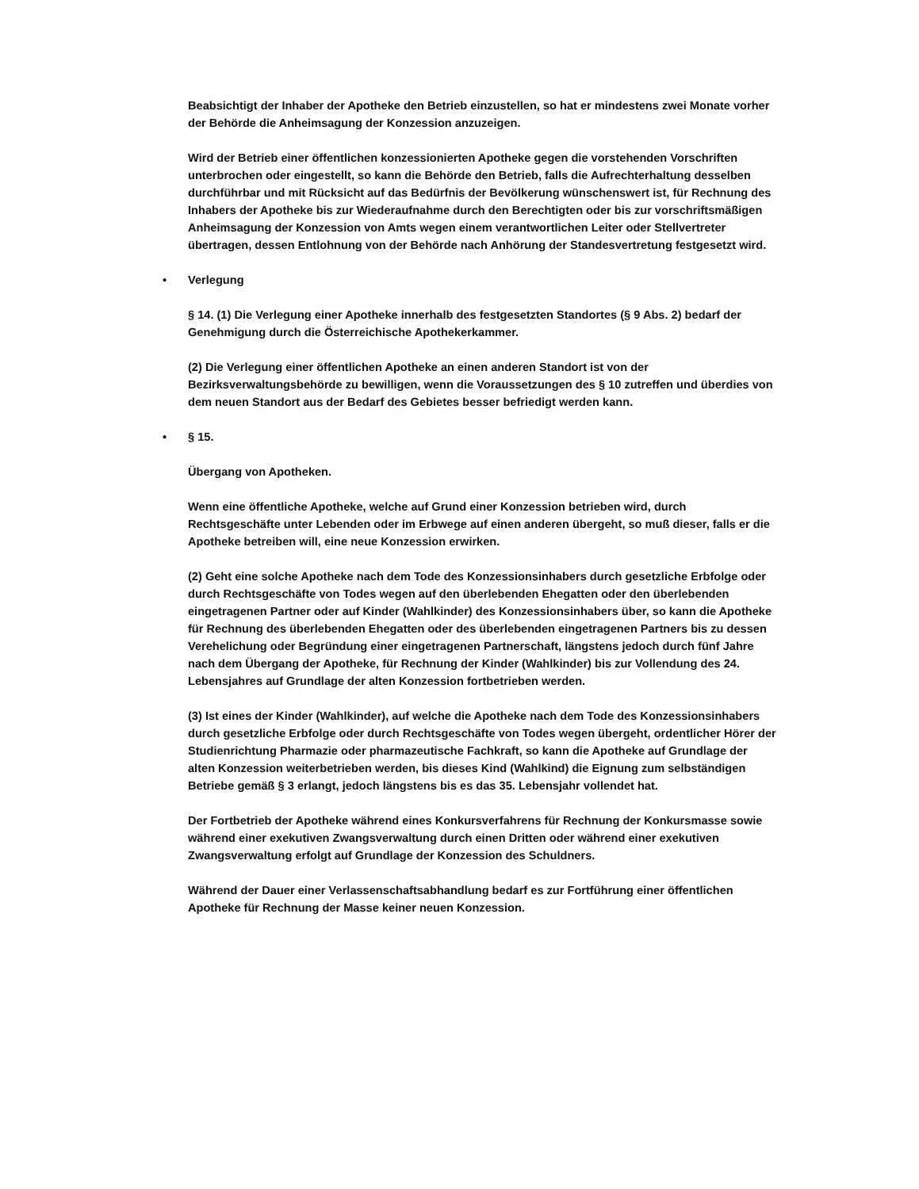Beabsichtigt der Inhaber der Apotheke den Betrieb einzustellen, so hat er mindestens zwei Monate vorher der Behörde die Anheimsagung der Konzession anzuzeigen.
Wird der Betrieb einer öffentlichen konzessionierten Apotheke gegen die vorstehenden Vorschriften unterbrochen oder eingestellt, so kann die Behörde den Betrieb, falls die Aufrechterhaltung desselben durchführbar und mit Rücksicht auf das Bedürfnis der Bevölkerung wünschenswert ist, für Rechnung des Inhabers der Apotheke bis zur Wiederaufnahme durch den Berechtigten oder bis zur vorschriftsmäßigen Anheimsagung der Konzession von Amts wegen einem verantwortlichen Leiter oder Stellvertreter übertragen, dessen Entlohnung von der Behörde nach Anhörung der Standesvertretung festgesetzt wird.
• Verlegung
§ 14. (1) Die Verlegung einer Apotheke innerhalb des festgesetzten Standortes (§ 9 Abs. 2) bedarf der Genehmigung durch die Österreichische Apothekerkammer.
(2) Die Verlegung einer öffentlichen Apotheke an einen anderen Standort ist von der Bezirksverwaltungsbehörde zu bewilligen, wenn die Voraussetzungen des § 10 zutreffen und überdies von dem neuen Standort aus der Bedarf des Gebietes besser befriedigt werden kann.
• § 15.
Übergang von Apotheken.
Wenn eine öffentliche Apotheke, welche auf Grund einer Konzession betrieben wird, durch Rechtsgeschäfte unter Lebenden oder im Erbwege auf einen anderen übergeht, so muß dieser, falls er die Apotheke betreiben will, eine neue Konzession erwirken.
(2) Geht eine solche Apotheke nach dem Tode des Konzessionsinhabers durch gesetzliche Erbfolge oder durch Rechtsgeschäfte von Todes wegen auf den überlebenden Ehegatten oder den überlebenden eingetragenen Partner oder auf Kinder (Wahlkinder) des Konzessionsinhabers über, so kann die Apotheke für Rechnung des überlebenden Ehegatten oder des überlebenden eingetragenen Partners bis zu dessen Verehelichung oder Begründung einer eingetragenen Partnerschaft, längstens jedoch durch fünf Jahre nach dem Übergang der Apotheke, für Rechnung der Kinder (Wahlkinder) bis zur Vollendung des 24. Lebensjahres auf Grundlage der alten Konzession fortbetrieben werden.
(3) Ist eines der Kinder (Wahlkinder), auf welche die Apotheke nach dem Tode des Konzessionsinhabers durch gesetzliche Erbfolge oder durch Rechtsgeschäfte von Todes wegen übergeht, ordentlicher Hörer der Studienrichtung Pharmazie oder pharmazeutische Fachkraft, so kann die Apotheke auf Grundlage der alten Konzession weiterbetrieben werden, bis dieses Kind (Wahlkind) die Eignung zum selbständigen Betriebe gemäß § 3 erlangt, jedoch längstens bis es das 35. Lebensjahr vollendet hat.
Der Fortbetrieb der Apotheke während eines Konkursverfahrens für Rechnung der Konkursmasse sowie während einer exekutiven Zwangsverwaltung durch einen Dritten oder während einer exekutiven Zwangsverwaltung erfolgt auf Grundlage der Konzession des Schuldners.
Während der Dauer einer Verlassenschaftsabhandlung bedarf es zur Fortführung einer öffentlichen Apotheke für Rechnung der Masse keiner neuen Konzession.